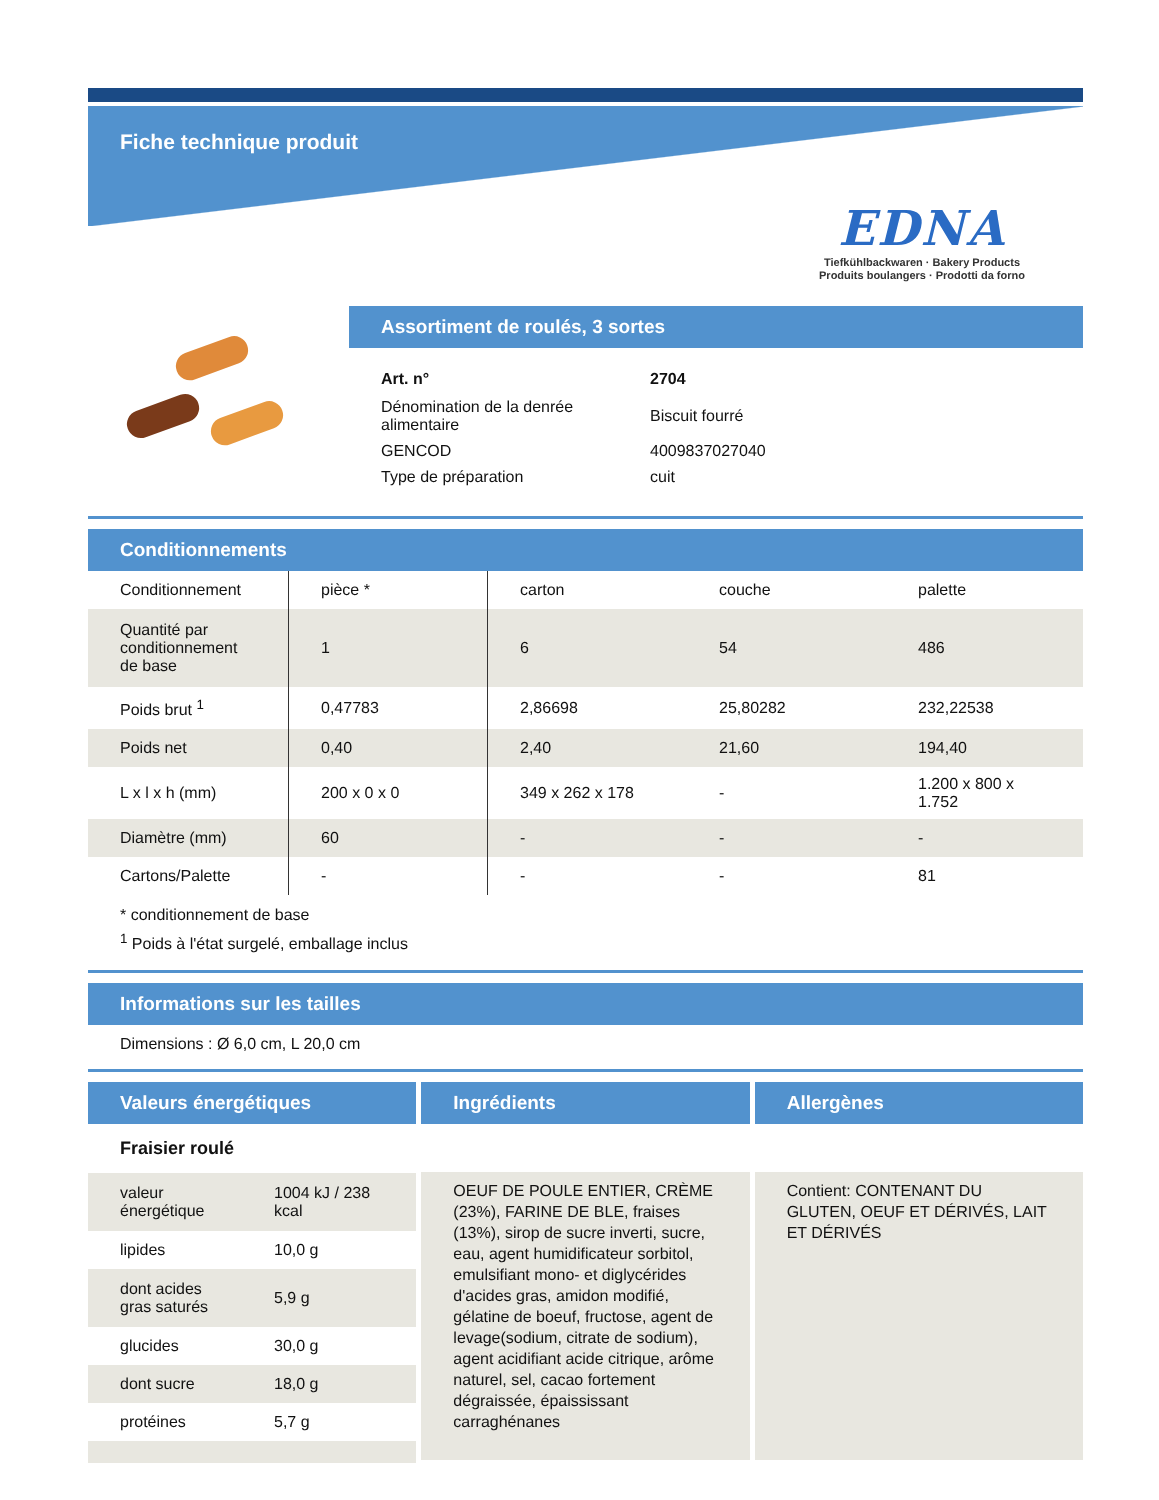Fiche technique produit
EDNA
Tiefkühlbackwaren · Bakery Products
Produits boulangers · Prodotti da forno
Assortiment de roulés, 3 sortes
| Art. n° | 2704 |
| Dénomination de la denrée alimentaire | Biscuit fourré |
| GENCOD | 4009837027040 |
| Type de préparation | cuit |
Conditionnements
| Conditionnement | pièce * | carton | couche | palette |
| Quantité par conditionnement de base | 1 | 6 | 54 | 486 |
| Poids brut <sup>1</sup> | 0,47783 | 2,86698 | 25,80282 | 232,22538 |
| Poids net | 0,40 | 2,40 | 21,60 | 194,40 |
| L x l x h (mm) | 200 x 0 x 0 | 349 x 262 x 178 | - | 1.200 x 800 x 1.752 |
| Diamètre (mm) | 60 | - | - | - |
| Cartons/Palette | - | - | - | 81 |
* conditionnement de base
<sup>1</sup> Poids à l'état surgelé, emballage inclus
Informations sur les tailles
Dimensions : Ø 6,0 cm, L 20,0 cm
Valeurs énergétiques
Fraisier roulé
| valeur énergétique | 1004 kJ / 238 kcal |
| lipides | 10,0 g |
| dont acides gras saturés | 5,9 g |
| glucides | 30,0 g |
| dont sucre | 18,0 g |
| protéines | 5,7 g |
Ingrédients
OEUF DE POULE ENTIER, CRÈME (23%), FARINE DE BLE, fraises (13%), sirop de sucre inverti, sucre, eau, agent humidificateur sorbitol, emulsifiant mono- et diglycérides d'acides gras, amidon modifié, gélatine de boeuf, fructose, agent de levage(sodium, citrate de sodium), agent acidifiant acide citrique, arôme naturel, sel, cacao fortement dégraissée, épaississant carraghénanes
Allergènes
Contient: CONTENANT DU GLUTEN, OEUF ET DÉRIVÉS, LAIT ET DÉRIVÉS